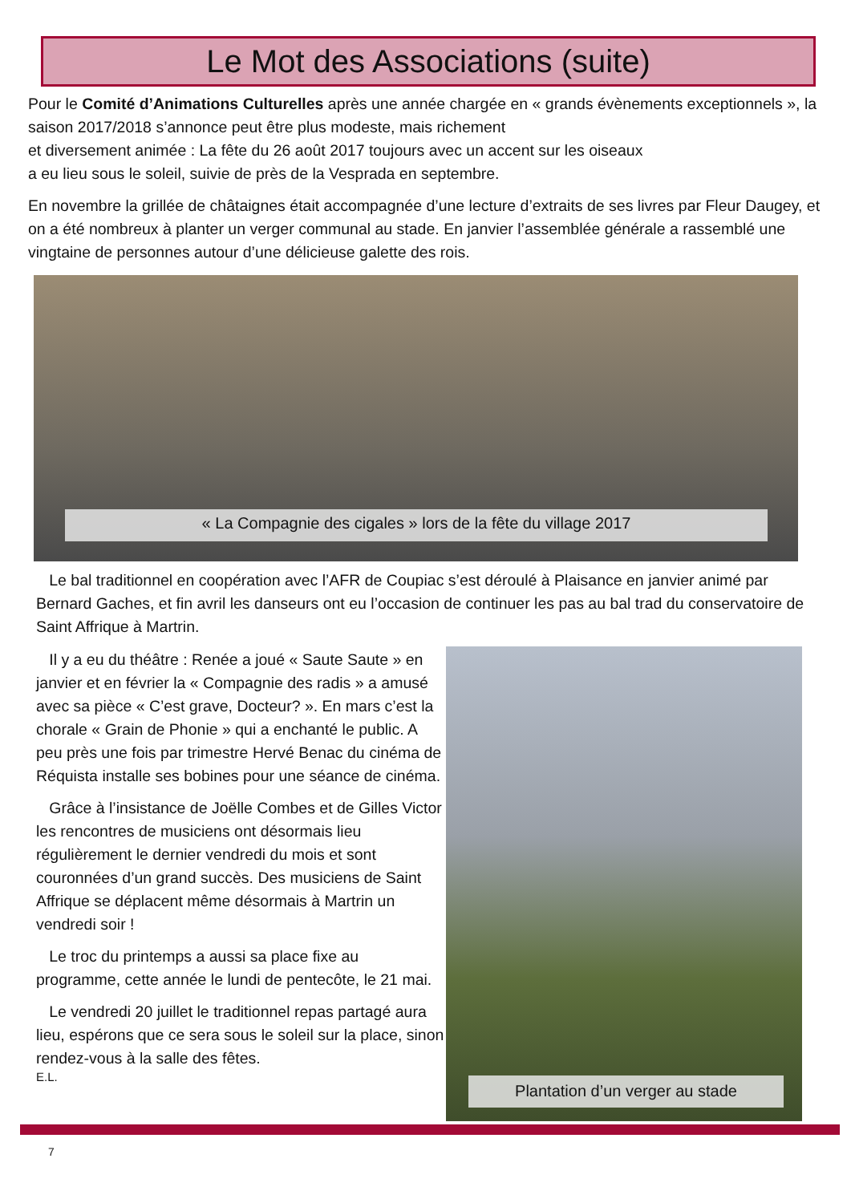Le Mot des Associations (suite)
Pour le Comité d’Animations Culturelles après une année chargée en « grands évènements exceptionnels », la saison 2017/2018 s’annonce peut être plus modeste, mais richement
et diversement animée : La fête du 26 août 2017 toujours avec un accent sur les oiseaux
a eu lieu sous le soleil, suivie de près de la Vesprada en septembre.
En novembre la grillée de châtaignes était accompagnée d’une lecture d’extraits de ses livres par Fleur Daugey, et on a été nombreux à planter un verger communal au stade. En janvier l’assemblée générale a rassemblé une vingtaine de personnes autour d’une délicieuse galette des rois.
« La Compagnie des cigales » lors de la fête du village 2017
Le bal traditionnel en coopération avec l’AFR de Coupiac s’est déroulé à Plaisance en janvier animé par Bernard Gaches, et fin avril les danseurs ont eu l’occasion de continuer les pas au bal trad du conservatoire de Saint Affrique à Martrin.
Il y a eu du théâtre : Renée a joué « Saute Saute » en janvier et en février la « Compagnie des radis » a amusé avec sa pièce « C’est grave, Docteur? ». En mars c’est la chorale « Grain de Phonie » qui a enchanté le public. A peu près une fois par trimestre Hervé Benac du cinéma de Réquista installe ses bobines pour une séance de cinéma.
Grâce à l’insistance de Joëlle Combes et de Gilles Victor les rencontres de musiciens ont désormais lieu régulièrement le dernier vendredi du mois et sont couronnées d’un grand succès. Des musiciens de Saint Affrique se déplacent même désormais à Martrin un vendredi soir !
Le troc du printemps a aussi sa place fixe au programme, cette année le lundi de pentecôte, le 21 mai.
Le vendredi 20 juillet le traditionnel repas partagé aura lieu, espérons que ce sera sous le soleil sur la place, sinon rendez-vous à la salle des fêtes.
E.L.
Plantation d’un verger au stade
7